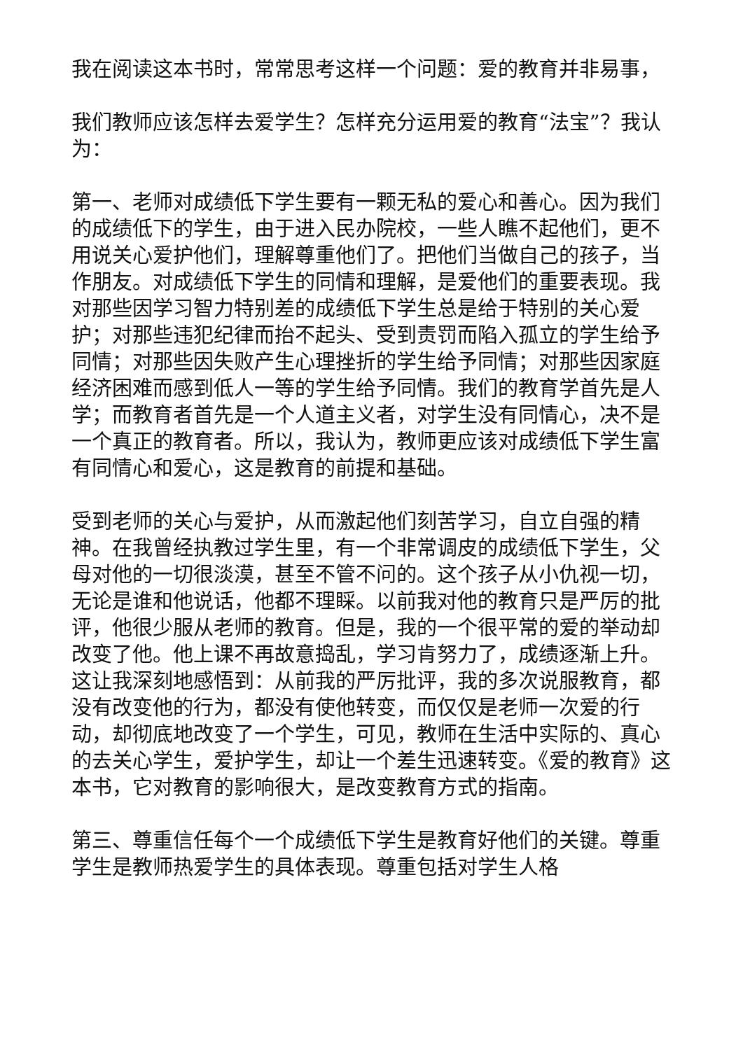我在阅读这本书时，常常思考这样一个问题：爱的教育并非易事，
我们教师应该怎样去爱学生？怎样充分运用爱的教育“法宝”？我认为：
第一、老师对成绩低下学生要有一颗无私的爱心和善心。因为我们的成绩低下的学生，由于进入民办院校，一些人瞧不起他们，更不用说关心爱护他们，理解尊重他们了。把他们当做自己的孩子，当作朋友。对成绩低下学生的同情和理解，是爱他们的重要表现。我对那些因学习智力特别差的成绩低下学生总是给于特别的关心爱护；对那些违犯纪律而抬不起头、受到责罚而陷入孤立的学生给予同情；对那些因失败产生心理挫折的学生给予同情；对那些因家庭经济困难而感到低人一等的学生给予同情。我们的教育学首先是人学；而教育者首先是一个人道主义者，对学生没有同情心，决不是一个真正的教育者。所以，我认为，教师更应该对成绩低下学生富有同情心和爱心，这是教育的前提和基础。
受到老师的关心与爱护，从而激起他们刻苦学习，自立自强的精神。在我曾经执教过学生里，有一个非常调皮的成绩低下学生，父母对他的一切很淡漠，甚至不管不问的。这个孩子从小仇视一切，无论是谁和他说话，他都不理睬。以前我对他的教育只是严厉的批评，他很少服从老师的教育。但是，我的一个很平常的爱的举动却改变了他。他上课不再故意捣乱，学习肯努力了，成绩逐渐上升。这让我深刻地感悟到：从前我的严厉批评，我的多次说服教育，都没有改变他的行为，都没有使他转变，而仅仅是老师一次爱的行动，却彻底地改变了一个学生，可见，教师在生活中实际的、真心的去关心学生，爱护学生，却让一个差生迅速转变。《爱的教育》这本书，它对教育的影响很大，是改变教育方式的指南。
第三、尊重信任每个一个成绩低下学生是教育好他们的关键。尊重学生是教师热爱学生的具体表现。尊重包括对学生人格